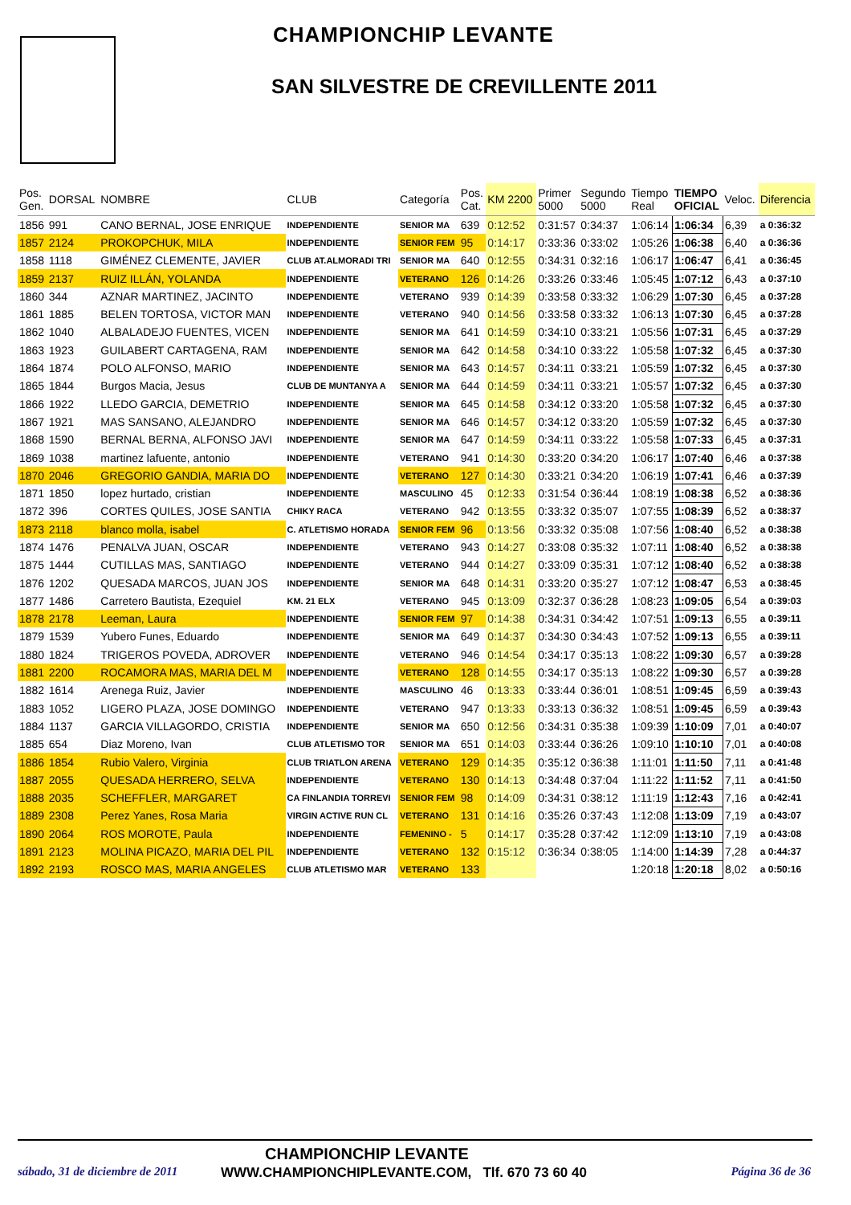CHAMPIONCHIP LEVANTE
SAN SILVESTRE DE CREVILLENTE 2011
| Pos. Gen. | DORSAL | NOMBRE | CLUB | Categoría | Pos. Cat. | KM 2200 | Primer 5000 | Segundo 5000 | Tiempo Real | TIEMPO OFICIAL | Veloc. | Diferencia |
| --- | --- | --- | --- | --- | --- | --- | --- | --- | --- | --- | --- | --- |
| 1856 | 991 | CANO BERNAL, JOSE ENRIQUE | INDEPENDIENTE | SENIOR MA | 639 | 0:12:52 | 0:31:57 | 0:34:37 | 1:06:14 | 1:06:34 | 6,39 | a 0:36:32 |
| 1857 | 2124 | PROKOPCHUK, MILA | INDEPENDIENTE | SENIOR FEM | 95 | 0:14:17 | 0:33:36 | 0:33:02 | 1:05:26 | 1:06:38 | 6,40 | a 0:36:36 |
| 1858 | 1118 | GIMÉNEZ CLEMENTE, JAVIER | CLUB AT.ALMORADI TRI | SENIOR MA | 640 | 0:12:55 | 0:34:31 | 0:32:16 | 1:06:17 | 1:06:47 | 6,41 | a 0:36:45 |
| 1859 | 2137 | RUIZ ILLÁN, YOLANDA | INDEPENDIENTE | VETERANO | 126 | 0:14:26 | 0:33:26 | 0:33:46 | 1:05:45 | 1:07:12 | 6,43 | a 0:37:10 |
| 1860 | 344 | AZNAR MARTINEZ, JACINTO | INDEPENDIENTE | VETERANO | 939 | 0:14:39 | 0:33:58 | 0:33:32 | 1:06:29 | 1:07:30 | 6,45 | a 0:37:28 |
| 1861 | 1885 | BELEN TORTOSA, VICTOR MAN | INDEPENDIENTE | VETERANO | 940 | 0:14:56 | 0:33:58 | 0:33:32 | 1:06:13 | 1:07:30 | 6,45 | a 0:37:28 |
| 1862 | 1040 | ALBALADEJO FUENTES, VICEN | INDEPENDIENTE | SENIOR MA | 641 | 0:14:59 | 0:34:10 | 0:33:21 | 1:05:56 | 1:07:31 | 6,45 | a 0:37:29 |
| 1863 | 1923 | GUILABERT CARTAGENA, RAM | INDEPENDIENTE | SENIOR MA | 642 | 0:14:58 | 0:34:10 | 0:33:22 | 1:05:58 | 1:07:32 | 6,45 | a 0:37:30 |
| 1864 | 1874 | POLO ALFONSO, MARIO | INDEPENDIENTE | SENIOR MA | 643 | 0:14:57 | 0:34:11 | 0:33:21 | 1:05:59 | 1:07:32 | 6,45 | a 0:37:30 |
| 1865 | 1844 | Burgos Macia, Jesus | CLUB DE MUNTANYA A | SENIOR MA | 644 | 0:14:59 | 0:34:11 | 0:33:21 | 1:05:57 | 1:07:32 | 6,45 | a 0:37:30 |
| 1866 | 1922 | LLEDO GARCIA, DEMETRIO | INDEPENDIENTE | SENIOR MA | 645 | 0:14:58 | 0:34:12 | 0:33:20 | 1:05:58 | 1:07:32 | 6,45 | a 0:37:30 |
| 1867 | 1921 | MAS SANSANO, ALEJANDRO | INDEPENDIENTE | SENIOR MA | 646 | 0:14:57 | 0:34:12 | 0:33:20 | 1:05:59 | 1:07:32 | 6,45 | a 0:37:30 |
| 1868 | 1590 | BERNAL BERNA, ALFONSO JAVI | INDEPENDIENTE | SENIOR MA | 647 | 0:14:59 | 0:34:11 | 0:33:22 | 1:05:58 | 1:07:33 | 6,45 | a 0:37:31 |
| 1869 | 1038 | martinez lafuente, antonio | INDEPENDIENTE | VETERANO | 941 | 0:14:30 | 0:33:20 | 0:34:20 | 1:06:17 | 1:07:40 | 6,46 | a 0:37:38 |
| 1870 | 2046 | GREGORIO GANDIA, MARIA DO | INDEPENDIENTE | VETERANO | 127 | 0:14:30 | 0:33:21 | 0:34:20 | 1:06:19 | 1:07:41 | 6,46 | a 0:37:39 |
| 1871 | 1850 | lopez hurtado, cristian | INDEPENDIENTE | MASCULINO | 45 | 0:12:33 | 0:31:54 | 0:36:44 | 1:08:19 | 1:08:38 | 6,52 | a 0:38:36 |
| 1872 | 396 | CORTES QUILES, JOSE SANTIA | CHIKY RACA | VETERANO | 942 | 0:13:55 | 0:33:32 | 0:35:07 | 1:07:55 | 1:08:39 | 6,52 | a 0:38:37 |
| 1873 | 2118 | blanco molla, isabel | C. ATLETISMO HORADA | SENIOR FEM | 96 | 0:13:56 | 0:33:32 | 0:35:08 | 1:07:56 | 1:08:40 | 6,52 | a 0:38:38 |
| 1874 | 1476 | PENALVA JUAN, OSCAR | INDEPENDIENTE | VETERANO | 943 | 0:14:27 | 0:33:08 | 0:35:32 | 1:07:11 | 1:08:40 | 6,52 | a 0:38:38 |
| 1875 | 1444 | CUTILLAS MAS, SANTIAGO | INDEPENDIENTE | VETERANO | 944 | 0:14:27 | 0:33:09 | 0:35:31 | 1:07:12 | 1:08:40 | 6,52 | a 0:38:38 |
| 1876 | 1202 | QUESADA MARCOS, JUAN JOS | INDEPENDIENTE | SENIOR MA | 648 | 0:14:31 | 0:33:20 | 0:35:27 | 1:07:12 | 1:08:47 | 6,53 | a 0:38:45 |
| 1877 | 1486 | Carretero Bautista, Ezequiel | KM. 21 ELX | VETERANO | 945 | 0:13:09 | 0:32:37 | 0:36:28 | 1:08:23 | 1:09:05 | 6,54 | a 0:39:03 |
| 1878 | 2178 | Leeman, Laura | INDEPENDIENTE | SENIOR FEM | 97 | 0:14:38 | 0:34:31 | 0:34:42 | 1:07:51 | 1:09:13 | 6,55 | a 0:39:11 |
| 1879 | 1539 | Yubero Funes, Eduardo | INDEPENDIENTE | SENIOR MA | 649 | 0:14:37 | 0:34:30 | 0:34:43 | 1:07:52 | 1:09:13 | 6,55 | a 0:39:11 |
| 1880 | 1824 | TRIGEROS POVEDA, ADROVER | INDEPENDIENTE | VETERANO | 946 | 0:14:54 | 0:34:17 | 0:35:13 | 1:08:22 | 1:09:30 | 6,57 | a 0:39:28 |
| 1881 | 2200 | ROCAMORA MAS, MARIA DEL M | INDEPENDIENTE | VETERANO | 128 | 0:14:55 | 0:34:17 | 0:35:13 | 1:08:22 | 1:09:30 | 6,57 | a 0:39:28 |
| 1882 | 1614 | Arenega Ruiz, Javier | INDEPENDIENTE | MASCULINO | 46 | 0:13:33 | 0:33:44 | 0:36:01 | 1:08:51 | 1:09:45 | 6,59 | a 0:39:43 |
| 1883 | 1052 | LIGERO PLAZA, JOSE DOMINGO | INDEPENDIENTE | VETERANO | 947 | 0:13:33 | 0:33:13 | 0:36:32 | 1:08:51 | 1:09:45 | 6,59 | a 0:39:43 |
| 1884 | 1137 | GARCIA VILLAGORDO, CRISTIA | INDEPENDIENTE | SENIOR MA | 650 | 0:12:56 | 0:34:31 | 0:35:38 | 1:09:39 | 1:10:09 | 7,01 | a 0:40:07 |
| 1885 | 654 | Diaz Moreno, Ivan | CLUB ATLETISMO TOR | SENIOR MA | 651 | 0:14:03 | 0:33:44 | 0:36:26 | 1:09:10 | 1:10:10 | 7,01 | a 0:40:08 |
| 1886 | 1854 | Rubio Valero, Virginia | CLUB TRIATLON ARENA | VETERANO | 129 | 0:14:35 | 0:35:12 | 0:36:38 | 1:11:01 | 1:11:50 | 7,11 | a 0:41:48 |
| 1887 | 2055 | QUESADA HERRERO, SELVA | INDEPENDIENTE | VETERANO | 130 | 0:14:13 | 0:34:48 | 0:37:04 | 1:11:22 | 1:11:52 | 7,11 | a 0:41:50 |
| 1888 | 2035 | SCHEFFLER, MARGARET | CA FINLANDIA TORREVI | SENIOR FEM | 98 | 0:14:09 | 0:34:31 | 0:38:12 | 1:11:19 | 1:12:43 | 7,16 | a 0:42:41 |
| 1889 | 2308 | Perez Yanes, Rosa Maria | VIRGIN ACTIVE RUN CL | VETERANO | 131 | 0:14:16 | 0:35:26 | 0:37:43 | 1:12:08 | 1:13:09 | 7,19 | a 0:43:07 |
| 1890 | 2064 | ROS MOROTE, Paula | INDEPENDIENTE | FEMENINO - | 5 | 0:14:17 | 0:35:28 | 0:37:42 | 1:12:09 | 1:13:10 | 7,19 | a 0:43:08 |
| 1891 | 2123 | MOLINA PICAZO, MARIA DEL PIL | INDEPENDIENTE | VETERANO | 132 | 0:15:12 | 0:36:34 | 0:38:05 | 1:14:00 | 1:14:39 | 7,28 | a 0:44:37 |
| 1892 | 2193 | ROSCO MAS, MARIA ANGELES | CLUB ATLETISMO MAR | VETERANO | 133 | | | | 1:20:18 | 1:20:18 | 8,02 | a 0:50:16 |
CHAMPIONCHIP LEVANTE
sábado, 31 de diciembre de 2011
WWW.CHAMPIONCHIPLEVANTE.COM, Tlf. 670 73 60 40
Página 36 de 36